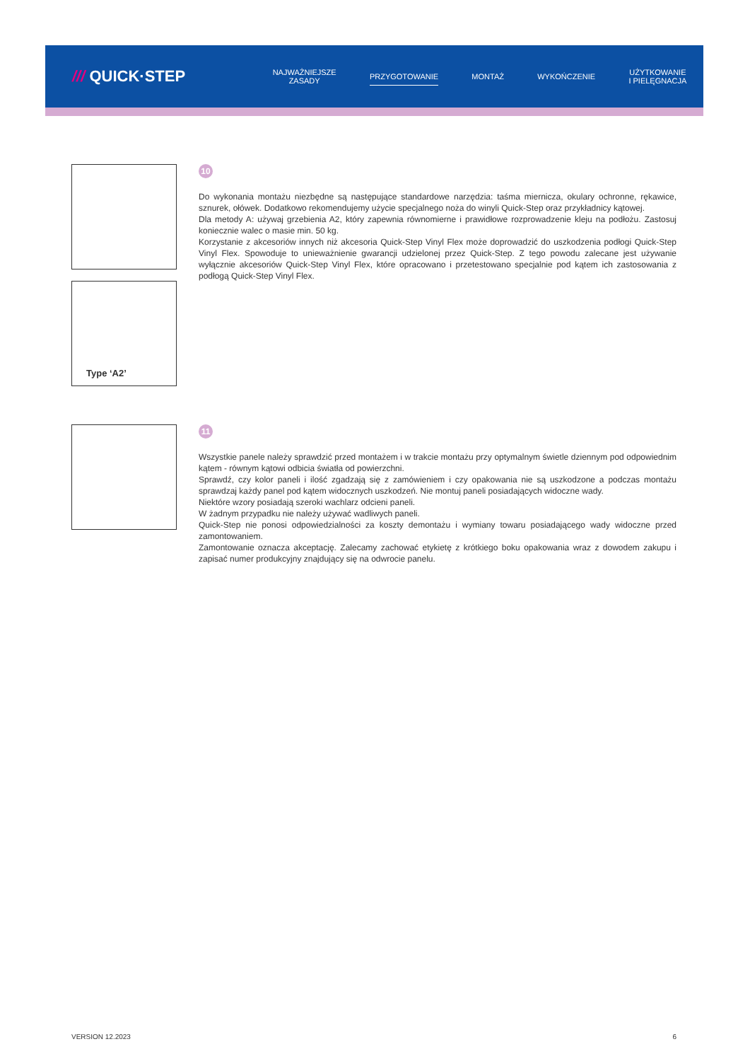/// QUICK·STEP
NAJWAŻNIEJSZE
ZASADY
PRZYGOTOWANIE
MONTAŻ WYKOŃCZENIE
UŻYTKOWANIE
I PIELĘGNACJA
Type ‘A2’
10
Do wykonania montażu niezbędne są następujące standardowe narzędzia: taśma miernicza, okulary ochronne, rękawice, sznurek, ołówek. Dodatkowo rekomendujemy użycie specjalnego noża do winyli Quick-Step oraz przykładnicy kątowej.
Dla metody A: używaj grzebienia A2, który zapewnia równomierne i prawidłowe rozprowadzenie kleju na podłożu. Zastosuj koniecznie walec o masie min. 50 kg.
Korzystanie z akcesoriów innych niż akcesoria Quick-Step Vinyl Flex może doprowadzić do uszkodzenia podłogi Quick-Step Vinyl Flex. Spowoduje to unieważnienie gwarancji udzielonej przez Quick-Step. Z tego powodu zalecane jest używanie wyłącznie akcesoriów Quick-Step Vinyl Flex, które opracowano i przetestowano specjalnie pod kątem ich zastosowania z podłogą Quick-Step Vinyl Flex.
11
Wszystkie panele należy sprawdzić przed montażem i w trakcie montażu przy optymalnym świetle dziennym pod odpowiednim kątem - równym kątowi odbicia światła od powierzchni.
Sprawdź, czy kolor paneli i ilość zgadzają się z zamówieniem i czy opakowania nie są uszkodzone a podczas montażu sprawdzaj każdy panel pod kątem widocznych uszkodzeń. Nie montuj paneli posiadających widoczne wady.
Niektóre wzory posiadają szeroki wachlarz odcieni paneli.
W żadnym przypadku nie należy używać wadliwych paneli.
Quick-Step nie ponosi odpowiedzialności za koszty demontażu i wymiany towaru posiadającego wady widoczne przed zamontowaniem.
Zamontowanie oznacza akceptację. Zalecamy zachować etykietę z krótkiego boku opakowania wraz z dowodem zakupu i zapisać numer produkcyjny znajdujący się na odwrocie panelu.
VERSION 12.2023 6